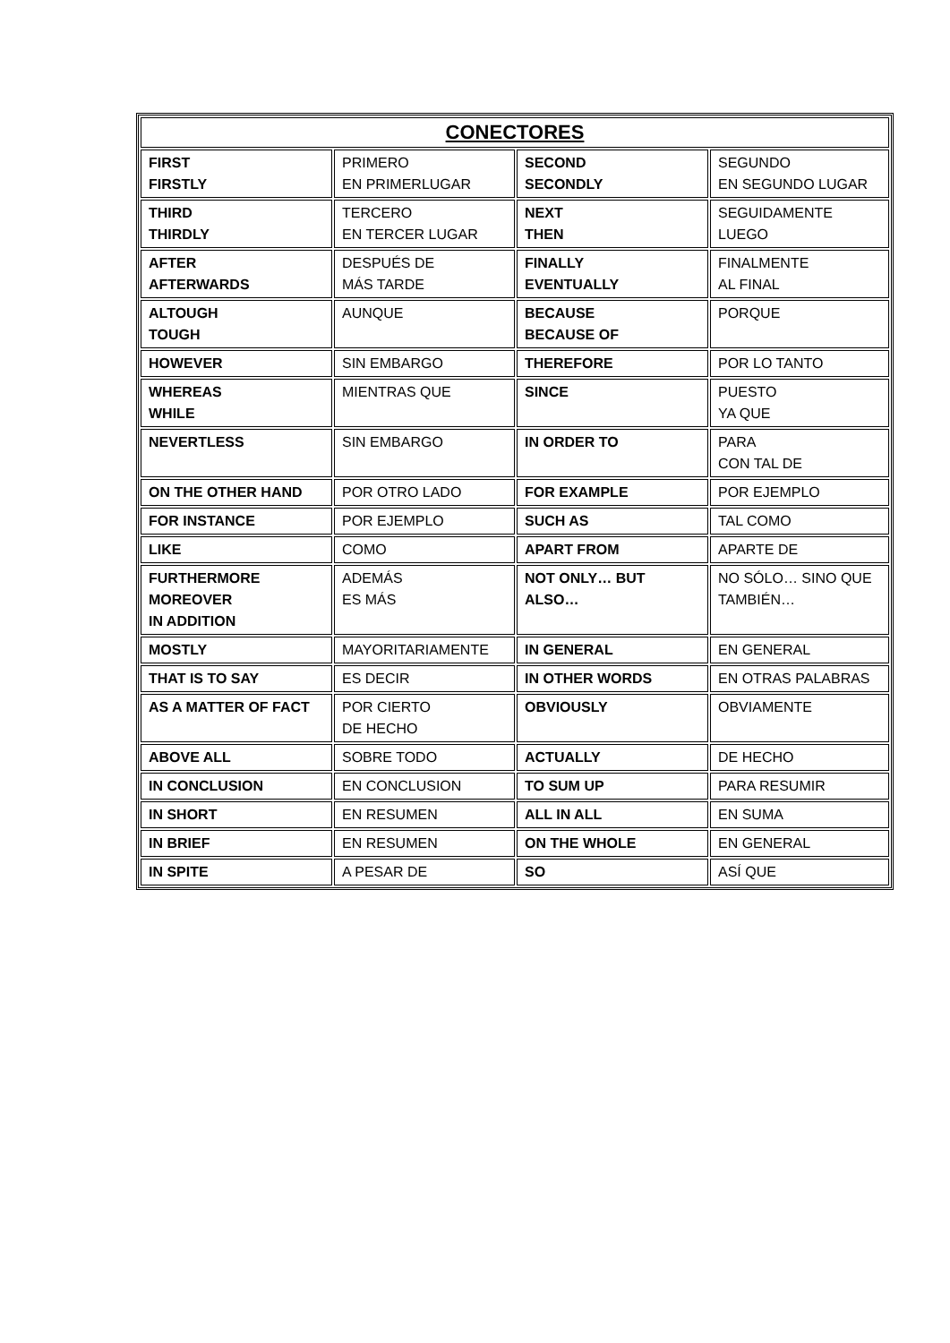| CONECTORES | | | |
| --- | --- | --- | --- |
| FIRST FIRSTLY | PRIMERO EN PRIMERLUGAR | SECOND SECONDLY | SEGUNDO EN SEGUNDO LUGAR |
| THIRD THIRDLY | TERCERO EN TERCER LUGAR | NEXT THEN | SEGUIDAMENTE LUEGO |
| AFTER AFTERWARDS | DESPUÉS DE MÁS TARDE | FINALLY EVENTUALLY | FINALMENTE AL FINAL |
| ALTOUGH TOUGH | AUNQUE | BECAUSE BECAUSE OF | PORQUE |
| HOWEVER | SIN EMBARGO | THEREFORE | POR LO TANTO |
| WHEREAS WHILE | MIENTRAS QUE | SINCE | PUESTO YA QUE |
| NEVERTLESS | SIN EMBARGO | IN ORDER TO | PARA CON TAL DE |
| ON THE OTHER HAND | POR OTRO LADO | FOR EXAMPLE | POR EJEMPLO |
| FOR INSTANCE | POR EJEMPLO | SUCH AS | TAL COMO |
| LIKE | COMO | APART FROM | APARTE DE |
| FURTHERMORE MOREOVER IN ADDITION | ADEMÁS ES MÁS | NOT ONLY… BUT ALSO… | NO SÓLO… SINO QUE TAMBIÉN… |
| MOSTLY | MAYORITARIAMENTE | IN GENERAL | EN GENERAL |
| THAT IS TO SAY | ES DECIR | IN OTHER WORDS | EN OTRAS PALABRAS |
| AS A MATTER OF FACT | POR CIERTO DE HECHO | OBVIOUSLY | OBVIAMENTE |
| ABOVE ALL | SOBRE TODO | ACTUALLY | DE HECHO |
| IN CONCLUSION | EN CONCLUSION | TO SUM UP | PARA RESUMIR |
| IN SHORT | EN RESUMEN | ALL IN ALL | EN SUMA |
| IN BRIEF | EN RESUMEN | ON THE WHOLE | EN GENERAL |
| IN SPITE | A PESAR DE | SO | ASÍ QUE |